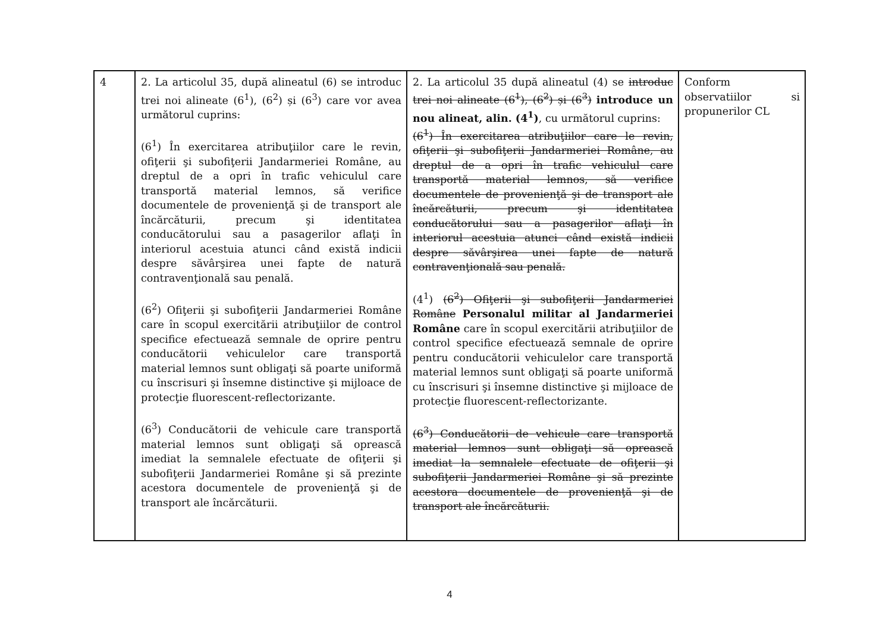| 4 | 2. La articolul 35, după alineatul (6) se introduc trei noi alineate (6<sup>1</sup>), (6<sup>2</sup>) și (6<sup>3</sup>) care vor avea următorul cuprins: (6<sup>1</sup>) În exercitarea atribuţiilor care le revin, ofiţerii şi subofiţerii Jandarmeriei Române, au dreptul de a opri în trafic vehiculul care transportă material lemnos, să verifice documentele de provenienţă şi de transport ale încărcăturii, precum şi identitatea conducătorului sau a pasagerilor aflaţi în interiorul acestuia atunci când există indicii despre săvârşirea unei fapte de natură contravenţională sau penală. (6<sup>2</sup>) Ofiţerii şi subofiţerii Jandarmeriei Române care în scopul exercitării atribuţiilor de control specifice efectuează semnale de oprire pentru conducătorii vehiculelor care transportă material lemnos sunt obligaţi să poarte uniformă cu înscrisuri şi însemne distinctive şi mijloace de protecţie fluorescent-reflectorizante. (6<sup>3</sup>) Conducătorii de vehicule care transportă material lemnos sunt obligaţi să oprească imediat la semnalele efectuate de ofiţerii şi subofiţerii Jandarmeriei Române şi să prezinte acestora documentele de provenienţă şi de transport ale încărcăturii. | 2. La articolul 35 după alineatul (4) se introduc trei noi alineate (6<sup>1</sup>), (6<sup>2</sup>) și (6<sup>3</sup>) introduce un nou alineat, alin. (4<sup>1</sup>) , cu următorul cuprins: (6<sup>1</sup>) În exercitarea atribuţiilor care le revin, ofiţerii şi subofiţerii Jandarmeriei Române, au dreptul de a opri în trafic vehiculul care transportă material lemnos, să verifice documentele de provenienţă şi de transport ale încărcăturii, precum şi identitatea conducătorului sau a pasagerilor aflaţi în interiorul acestuia atunci când există indicii despre săvârşirea unei fapte de natură contravenţională sau penală. (4<sup>1</sup>) (6<sup>2</sup>) Ofiţerii şi subofiţerii Jandarmeriei Române Personalul militar al Jandarmeriei Române care în scopul exercitării atribuţiilor de control specifice efectuează semnale de oprire pentru conducătorii vehiculelor care transportă material lemnos sunt obligaţi să poarte uniformă cu înscrisuri şi însemne distinctive şi mijloace de protecţie fluorescent-reflectorizante. (6<sup>3</sup>) Conducătorii de vehicule care transportă material lemnos sunt obligaţi să oprească imediat la semnalele efectuate de ofiţerii şi subofiţerii Jandarmeriei Române şi să prezinte acestora documentele de provenienţă şi de transport ale încărcăturii. | Conform observatiilor si propunerilor CL |
4